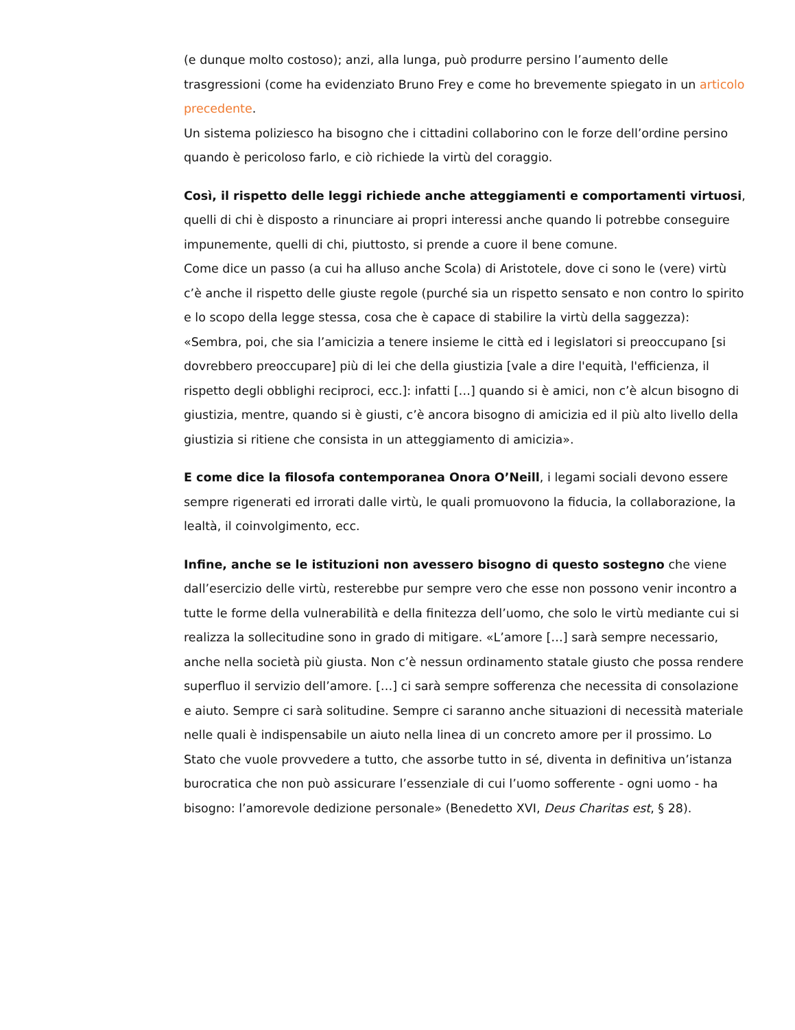(e dunque molto costoso); anzi, alla lunga, può produrre persino l’aumento delle trasgressioni (come ha evidenziato Bruno Frey e come ho brevemente spiegato in un articolo precedente.
Un sistema poliziesco ha bisogno che i cittadini collaborino con le forze dell’ordine persino quando è pericoloso farlo, e ciò richiede la virtù del coraggio.
Così, il rispetto delle leggi richiede anche atteggiamenti e comportamenti virtuosi, quelli di chi è disposto a rinunciare ai propri interessi anche quando li potrebbe conseguire impunemente, quelli di chi, piuttosto, si prende a cuore il bene comune.
Come dice un passo (a cui ha alluso anche Scola) di Aristotele, dove ci sono le (vere) virtù c’è anche il rispetto delle giuste regole (purché sia un rispetto sensato e non contro lo spirito e lo scopo della legge stessa, cosa che è capace di stabilire la virtù della saggezza): «Sembra, poi, che sia l’amicizia a tenere insieme le città ed i legislatori si preoccupano [si dovrebbero preoccupare] più di lei che della giustizia [vale a dire l'equità, l'efficienza, il rispetto degli obblighi reciproci, ecc.]: infatti […] quando si è amici, non c’è alcun bisogno di giustizia, mentre, quando si è giusti, c’è ancora bisogno di amicizia ed il più alto livello della giustizia si ritiene che consista in un atteggiamento di amicizia».
E come dice la filosofa contemporanea Onora O’Neill, i legami sociali devono essere sempre rigenerati ed irrorati dalle virtù, le quali promuovono la fiducia, la collaborazione, la lealtà, il coinvolgimento, ecc.
Infine, anche se le istituzioni non avessero bisogno di questo sostegno che viene dall’esercizio delle virtù, resterebbe pur sempre vero che esse non possono venir incontro a tutte le forme della vulnerabilità e della finitezza dell’uomo, che solo le virtù mediante cui si realizza la sollecitudine sono in grado di mitigare. «L’amore […] sarà sempre necessario, anche nella società più giusta. Non c’è nessun ordinamento statale giusto che possa rendere superfluo il servizio dell’amore. […] ci sarà sempre sofferenza che necessita di consolazione e aiuto. Sempre ci sarà solitudine. Sempre ci saranno anche situazioni di necessità materiale nelle quali è indispensabile un aiuto nella linea di un concreto amore per il prossimo. Lo Stato che vuole provvedere a tutto, che assorbe tutto in sé, diventa in definitiva un’istanza burocratica che non può assicurare l’essenziale di cui l’uomo sofferente - ogni uomo - ha bisogno: l’amorevole dedizione personale» (Benedetto XVI, Deus Charitas est, § 28).